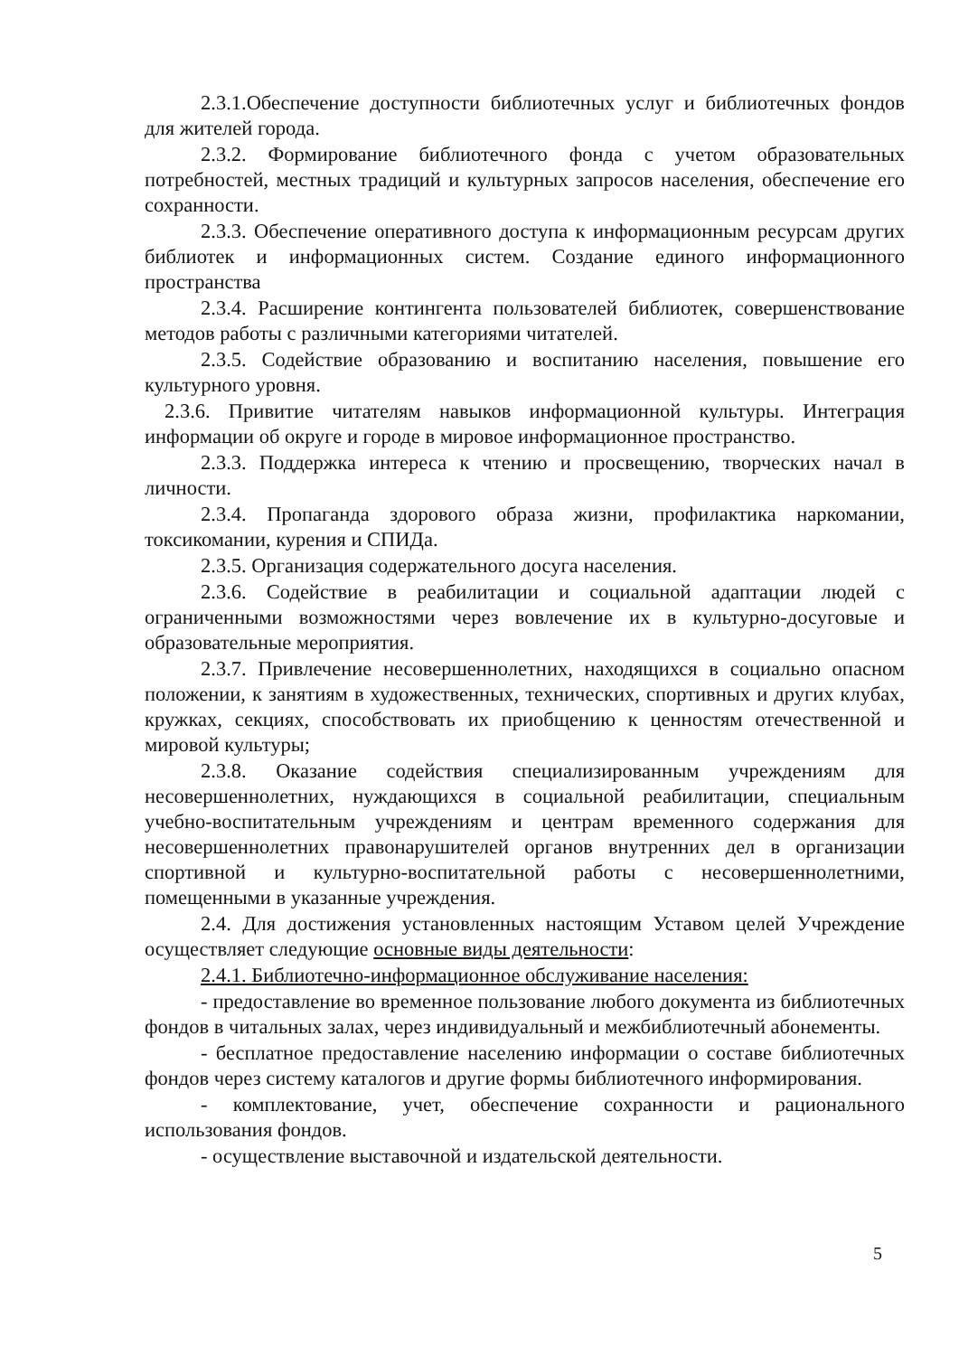2.3.1.Обеспечение доступности библиотечных услуг и библиотечных фондов для жителей города.
2.3.2. Формирование библиотечного фонда с учетом образовательных потребностей, местных традиций и культурных запросов населения, обеспечение его сохранности.
2.3.3. Обеспечение оперативного доступа к информационным ресурсам других библиотек и информационных систем. Создание единого информационного пространства
2.3.4. Расширение контингента пользователей библиотек, совершенствование методов работы с различными категориями читателей.
2.3.5. Содействие образованию и воспитанию населения, повышение его культурного уровня.
2.3.6. Привитие читателям навыков информационной культуры. Интеграция информации об округе и городе в мировое информационное пространство.
2.3.3. Поддержка интереса к чтению и просвещению, творческих начал в личности.
2.3.4. Пропаганда здорового образа жизни, профилактика наркомании, токсикомании, курения и СПИДа.
2.3.5. Организация содержательного досуга населения.
2.3.6. Содействие в реабилитации и социальной адаптации людей с ограниченными возможностями через вовлечение их в культурно-досуговые и образовательные мероприятия.
2.3.7. Привлечение несовершеннолетних, находящихся в социально опасном положении, к занятиям в художественных, технических, спортивных и других клубах, кружках, секциях, способствовать их приобщению к ценностям отечественной и мировой культуры;
2.3.8. Оказание содействия специализированным учреждениям для несовершеннолетних, нуждающихся в социальной реабилитации, специальным учебно-воспитательным учреждениям и центрам временного содержания для несовершеннолетних правонарушителей органов внутренних дел в организации спортивной и культурно-воспитательной работы с несовершеннолетними, помещенными в указанные учреждения.
2.4. Для достижения установленных настоящим Уставом целей Учреждение осуществляет следующие основные виды деятельности:
2.4.1. Библиотечно-информационное обслуживание населения:
- предоставление во временное пользование любого документа из библиотечных фондов в читальных залах, через индивидуальный и межбиблиотечный абонементы.
- бесплатное предоставление населению информации о составе библиотечных фондов через систему каталогов и другие формы библиотечного информирования.
- комплектование, учет, обеспечение сохранности и рационального использования фондов.
- осуществление выставочной и издательской деятельности.
5